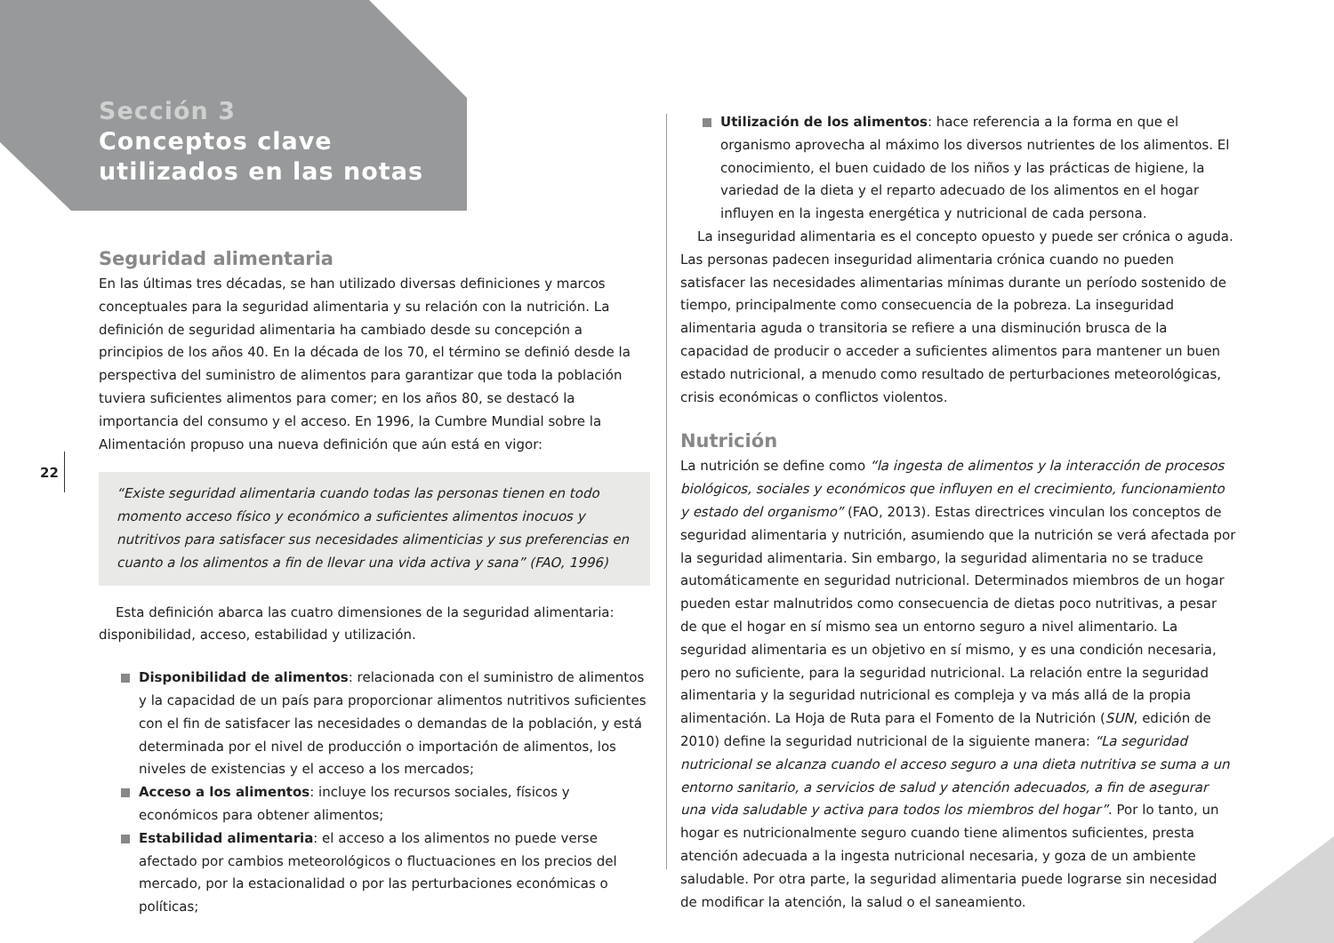Sección 3
Conceptos clave
utilizados en las notas
22
Seguridad alimentaria
En las últimas tres décadas, se han utilizado diversas definiciones y marcos conceptuales para la seguridad alimentaria y su relación con la nutrición. La definición de seguridad alimentaria ha cambiado desde su concepción a principios de los años 40. En la década de los 70, el término se definió desde la perspectiva del suministro de alimentos para garantizar que toda la población tuviera suficientes alimentos para comer; en los años 80, se destacó la importancia del consumo y el acceso. En 1996, la Cumbre Mundial sobre la Alimentación propuso una nueva definición que aún está en vigor:
“Existe seguridad alimentaria cuando todas las personas tienen en todo momento acceso físico y económico a suficientes alimentos inocuos y nutritivos para satisfacer sus necesidades alimenticias y sus preferencias en cuanto a los alimentos a fin de llevar una vida activa y sana” (FAO, 1996)
Esta definición abarca las cuatro dimensiones de la seguridad alimentaria: disponibilidad, acceso, estabilidad y utilización.
Disponibilidad de alimentos: relacionada con el suministro de alimentos y la capacidad de un país para proporcionar alimentos nutritivos suficientes con el fin de satisfacer las necesidades o demandas de la población, y está determinada por el nivel de producción o importación de alimentos, los niveles de existencias y el acceso a los mercados;
Acceso a los alimentos: incluye los recursos sociales, físicos y económicos para obtener alimentos;
Estabilidad alimentaria: el acceso a los alimentos no puede verse afectado por cambios meteorológicos o fluctuaciones en los precios del mercado, por la estacionalidad o por las perturbaciones económicas o políticas;
Utilización de los alimentos: hace referencia a la forma en que el organismo aprovecha al máximo los diversos nutrientes de los alimentos. El conocimiento, el buen cuidado de los niños y las prácticas de higiene, la variedad de la dieta y el reparto adecuado de los alimentos en el hogar influyen en la ingesta energética y nutricional de cada persona.
La inseguridad alimentaria es el concepto opuesto y puede ser crónica o aguda. Las personas padecen inseguridad alimentaria crónica cuando no pueden satisfacer las necesidades alimentarias mínimas durante un período sostenido de tiempo, principalmente como consecuencia de la pobreza. La inseguridad alimentaria aguda o transitoria se refiere a una disminución brusca de la capacidad de producir o acceder a suficientes alimentos para mantener un buen estado nutricional, a menudo como resultado de perturbaciones meteorológicas, crisis económicas o conflictos violentos.
Nutrición
La nutrición se define como “la ingesta de alimentos y la interacción de procesos biológicos, sociales y económicos que influyen en el crecimiento, funcionamiento y estado del organismo” (FAO, 2013). Estas directrices vinculan los conceptos de seguridad alimentaria y nutrición, asumiendo que la nutrición se verá afectada por la seguridad alimentaria. Sin embargo, la seguridad alimentaria no se traduce automáticamente en seguridad nutricional. Determinados miembros de un hogar pueden estar malnutridos como consecuencia de dietas poco nutritivas, a pesar de que el hogar en sí mismo sea un entorno seguro a nivel alimentario. La seguridad alimentaria es un objetivo en sí mismo, y es una condición necesaria, pero no suficiente, para la seguridad nutricional. La relación entre la seguridad alimentaria y la seguridad nutricional es compleja y va más allá de la propia alimentación. La Hoja de Ruta para el Fomento de la Nutrición (SUN, edición de 2010) define la seguridad nutricional de la siguiente manera: “La seguridad nutricional se alcanza cuando el acceso seguro a una dieta nutritiva se suma a un entorno sanitario, a servicios de salud y atención adecuados, a fin de asegurar una vida saludable y activa para todos los miembros del hogar”. Por lo tanto, un hogar es nutricionalmente seguro cuando tiene alimentos suficientes, presta atención adecuada a la ingesta nutricional necesaria, y goza de un ambiente saludable. Por otra parte, la seguridad alimentaria puede lograrse sin necesidad de modificar la atención, la salud o el saneamiento.